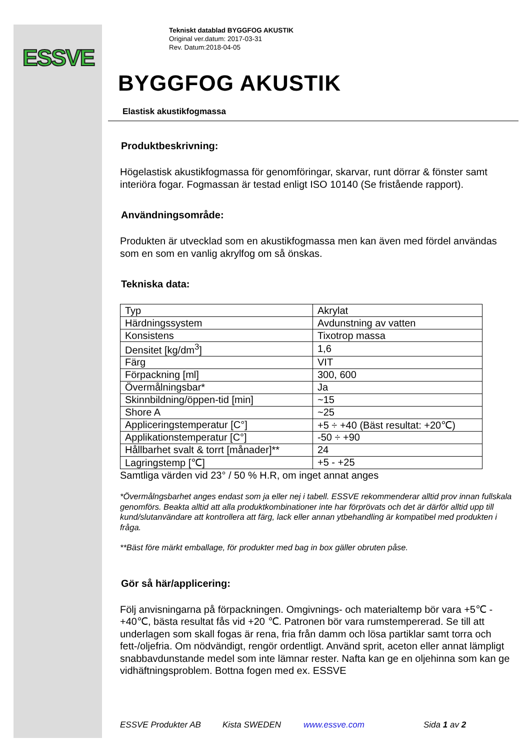ESSVE
Tekniskt datablad BYGGFOG AKUSTIK
Original ver.datum: 2017-03-31
Rev. Datum:2018-04-05
BYGGFOG AKUSTIK
Elastisk akustikfogmassa
Produktbeskrivning:
Högelastisk akustikfogmassa för genomföringar, skarvar, runt dörrar & fönster samt interiöra fogar. Fogmassan är testad enligt ISO 10140 (Se fristående rapport).
Användningsområde:
Produkten är utvecklad som en akustikfogmassa men kan även med fördel användas som en som en vanlig akrylfog om så önskas.
Tekniska data:
| Typ | Akrylat |
| Härdningssystem | Avdunstning av vatten |
| Konsistens | Tixotrop massa |
| Densitet [kg/dm<sup>3</sup>] | 1,6 |
| Färg | VIT |
| Förpackning [ml] | 300, 600 |
| Övermålningsbar* | Ja |
| Skinnbildning/öppen-tid [min] | ~15 |
| Shore A | ~25 |
| Appliceringstemperatur [C°] | +5 ÷ +40 (Bäst resultat: +20℃) |
| Applikationstemperatur [C°] | -50 ÷ +90 |
| Hållbarhet svalt & torrt [månader]** | 24 |
| Lagringstemp [℃] | +5 - +25 |
Samtliga värden vid 23° / 50 % H.R, om inget annat anges
*Övermålngsbarhet anges endast som ja eller nej i tabell. ESSVE rekommenderar alltid prov innan fullskala genomförs. Beakta alltid att alla produktkombinationer inte har förprövats och det är därför alltid upp till kund/slutanvändare att kontrollera att färg, lack eller annan ytbehandling är kompatibel med produkten i fråga.
**Bäst före märkt emballage, för produkter med bag in box gäller obruten påse.
Gör så här/applicering:
Följ anvisningarna på förpackningen. Omgivnings- och materialtemp bör vara +5℃ - +40℃, bästa resultat fås vid +20 ℃. Patronen bör vara rumstempererad. Se till att underlagen som skall fogas är rena, fria från damm och lösa partiklar samt torra och fett-/oljefria. Om nödvändigt, rengör ordentligt. Använd sprit, aceton eller annat lämpligt snabbavdunstande medel som inte lämnar rester. Nafta kan ge en oljehinna som kan ge vidhäftningsproblem. Bottna fogen med ex. ESSVE
ESSVE Produkter AB Kista SWEDEN www.essve.com Sida 1 av 2